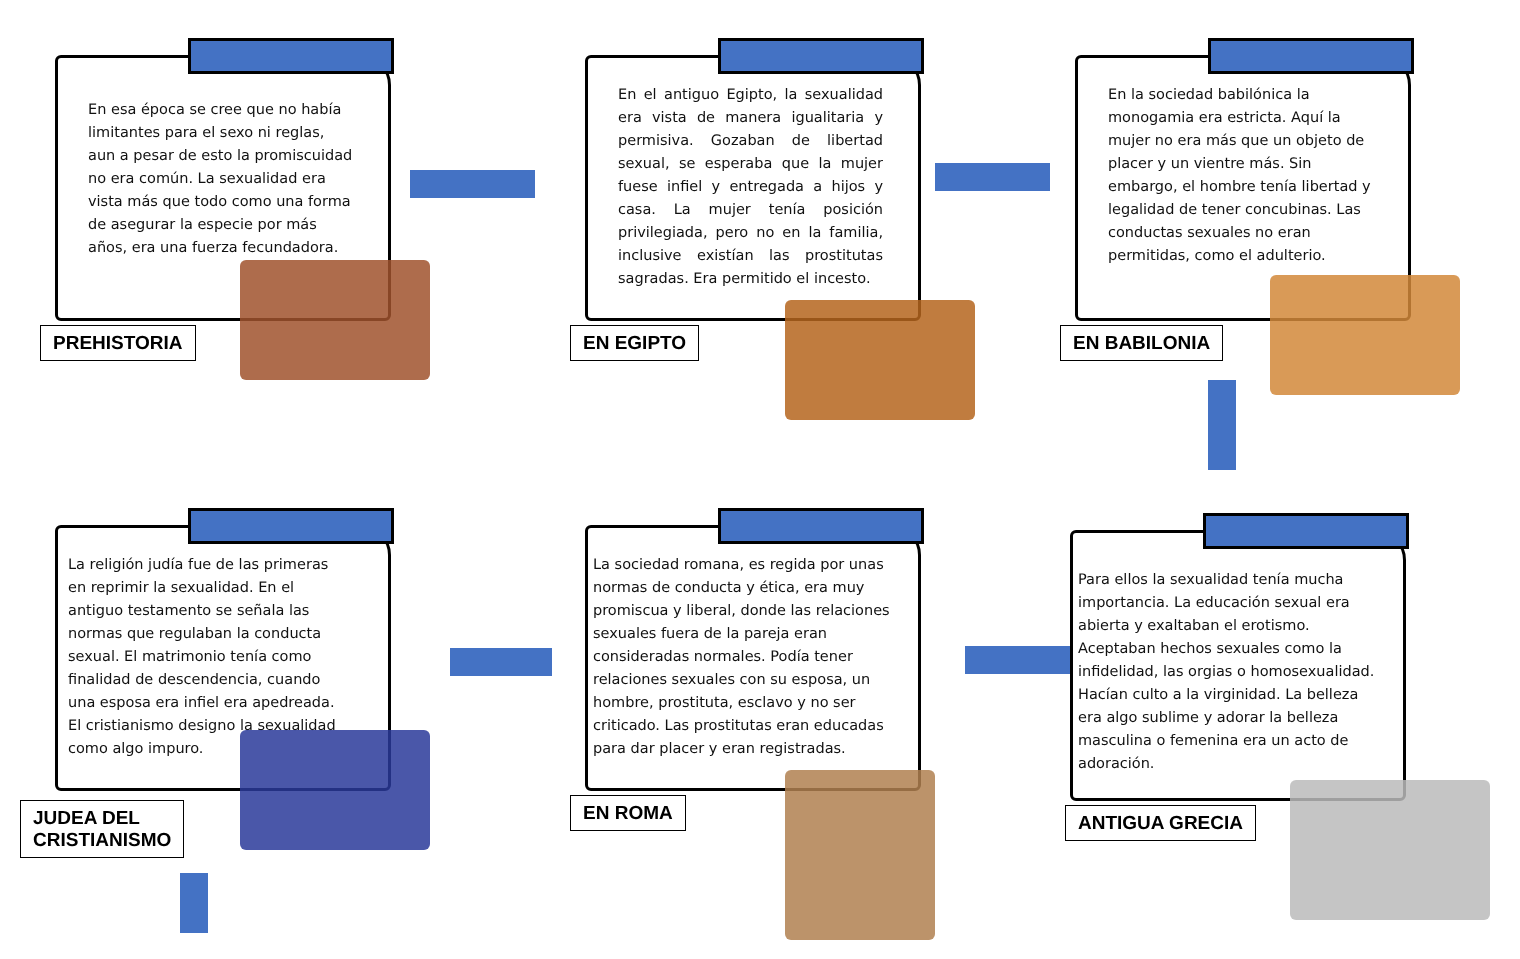En esa época se cree que no había limitantes para el sexo ni reglas, aun a pesar de esto la promiscuidad no era común. La sexualidad era vista más que todo como una forma de asegurar la especie por más años, era una fuerza fecundadora.
PREHISTORIA
En el antiguo Egipto, la sexualidad era vista de manera igualitaria y permisiva. Gozaban de libertad sexual, se esperaba que la mujer fuese infiel y entregada a hijos y casa. La mujer tenía posición privilegiada, pero no en la familia, inclusive existían las prostitutas sagradas. Era permitido el incesto.
EN EGIPTO
En la sociedad babilónica la monogamia era estricta. Aquí la mujer no era más que un objeto de placer y un vientre más. Sin embargo, el hombre tenía libertad y legalidad de tener concubinas. Las conductas sexuales no eran permitidas, como el adulterio.
EN BABILONIA
La religión judía fue de las primeras en reprimir la sexualidad. En el antiguo testamento se señala las normas que regulaban la conducta sexual. El matrimonio tenía como finalidad de descendencia, cuando una esposa era infiel era apedreada. El cristianismo designo la sexualidad como algo impuro.
JUDEA DEL
CRISTIANISMO
La sociedad romana, es regida por unas normas de conducta y ética, era muy promiscua y liberal, donde las relaciones sexuales fuera de la pareja eran consideradas normales. Podía tener relaciones sexuales con su esposa, un hombre, prostituta, esclavo y no ser criticado. Las prostitutas eran educadas para dar placer y eran registradas.
EN ROMA
Para ellos la sexualidad tenía mucha importancia. La educación sexual era abierta y exaltaban el erotismo. Aceptaban hechos sexuales como la infidelidad, las orgias o homosexualidad. Hacían culto a la virginidad. La belleza era algo sublime y adorar la belleza masculina o femenina era un acto de adoración.
ANTIGUA GRECIA